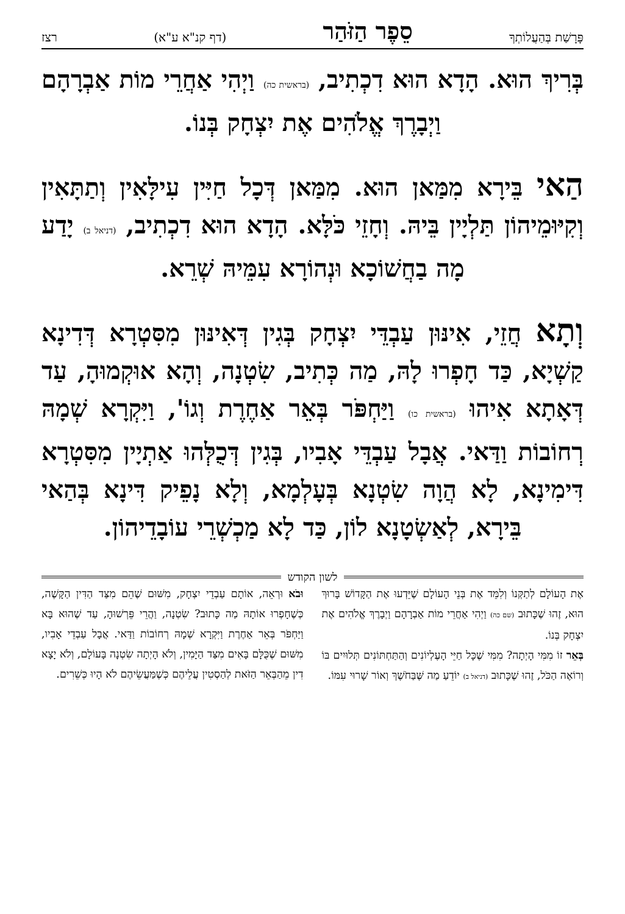פָּרָשַׁת בְּהַעֲלוֹתְךָ סֵפֶר הַזֹּהַר (דף קנ"א ע"א) רצז
בְּרִיךְ הוּא. הָדָא הוּא דִכְתִיב, (בראשית כה) וַיְהִי אַחֲרֵי מוֹת אַבְרָהָם וַיְבָרֶךְ אֱלֹהִים אֶת יִצְחָק בְּנוֹ.
הַאי בֵּירָא מִמַּאן הוּא. מִמַּאן דְּכָל חַיִּין עִילָּאִין וְתַתָּאִין וְקִיּוּמֵיהוֹן תַּלְיָין בֵּיהּ. וְחָזֵי כֹּלָּא. הָדָא הוּא דִכְתִיב, (דניאל ב) יָדַע מָה בַחֲשׁוֹכָא וּנְהוֹרָא עִמֵּיהּ שְׁרֵא.
וְתָא חֲזֵי, אִינּוּן עַבְדֵּי יִצְחָק בְּגִין דְּאִינּוּן מִסִּטְרָא דְּדִינָא קַשְׁיָא, כַּד חָפְרוּ לָהּ, מַה כְּתִיב, שִׂטְנָה, וְהָא אוּקְמוּהָ, עַד דְּאָתָא אִיהוּ (בראשית כו) וַיַּחְפֹּר בְּאֵר אַחֶרֶת וְגוֹ', וַיִּקְרָא שְׁמָהּ רְחוֹבוֹת וַדַּאי. אֲבָל עַבְדֵּי אָבִיו, בְּגִין דְּכֻלְּהוּ אַתְיָין מִסִּטְרָא דִּימִינָא, לָא הֲוָה שִׂטְנָא בְּעָלְמָא, וְלָא נָפֵיק דִּינָא בְּהַאי בֵּירָא, לְאַשְׂטָנָא לוֹן, כַּד לָא מַכְשְׁרֵי עוֹבָדֵיהוֹן.
לשון הקודש
אֶת הָעוֹלָם לְתַקְּנוֹ וְלִמֵּד אֶת בְּנֵי הָעוֹלָם שֶׁיֵּדְעוּ אֶת הַקָּדוֹשׁ בָּרוּךְ הוּא, זֶהוּ שֶׁכָּתוּב (שם כה) וַיְהִי אַחֲרֵי מוֹת אַבְרָהָם וַיְבָרֶךְ אֱלֹהִים אֶת יִצְחָק בְּנוֹ.
בְּאֵר זוֹ מִמִּי הָיְתָה? מִמִּי שֶׁכָּל חַיֵּי הָעֶלְיוֹנִים וְהַתַּחְתּוֹנִים תְּלוּיִים בּוֹ וְרוֹאֶה הַכֹּל, זֶהוּ שֶׁכָּתוּב (דניאל ב) יוֹדֵעַ מַה שֶּׁבַּחֹשֶׁךְ וְאוֹר שָׁרוּי עִמּוֹ.
וּבֹא וּרְאֵה, אוֹתָם עַבְדֵי יִצְחָק, מִשּׁוּם שֶׁהֵם מִצַּד הַדִּין הַקָּשֶׁה, כְּשֶׁחָפְרוּ אוֹתָהּ מַה כָּתוּב? שִׂטְנָה, וַהֲרֵי פֵּרְשׁוּהָ, עַד שֶׁהוּא בָּא וַיַּחְפֹּר בְּאֵר אַחֶרֶת וַיִּקְרָא שְׁמָהּ רְחוֹבוֹת וַדַּאי. אֲבָל עַבְדֵי אָבִיו, מִשּׁוּם שֶׁכֻּלָּם בָּאִים מִצַּד הַיָּמִין, וְלֹא הָיְתָה שִׂטְנָה בָּעוֹלָם, וְלֹא יָצָא דִין מֵהַבְּאֵר הַזֹּאת לְהַסְטִין עֲלֵיהֶם כְּשֶׁמַּעֲשֵׂיהֶם לֹא הָיוּ כְּשֵׁרִים.